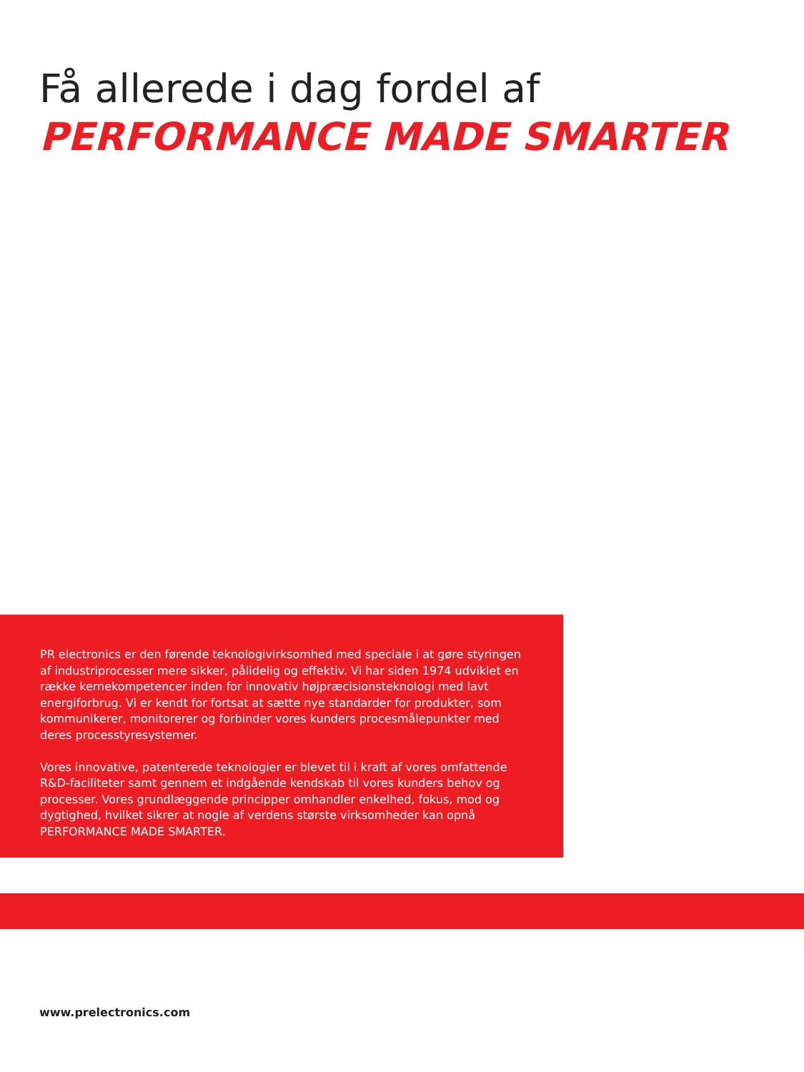Få allerede i dag fordel af
PERFORMANCE MADE SMARTER
PR electronics er den førende teknologivirksomhed med speciale i at gøre styringen af industriprocesser mere sikker, pålidelig og effektiv. Vi har siden 1974 udviklet en række kernekompetencer inden for innovativ højpræcisionsteknologi med lavt energiforbrug. Vi er kendt for fortsat at sætte nye standarder for produkter, som kommunikerer, monitorerer og forbinder vores kunders procesmålepunkter med deres processtyresystemer.
Vores innovative, patenterede teknologier er blevet til i kraft af vores omfattende R&D-faciliteter samt gennem et indgående kendskab til vores kunders behov og processer. Vores grundlæggende principper omhandler enkelhed, fokus, mod og dygtighed, hvilket sikrer at nogle af verdens største virksomheder kan opnå PERFORMANCE MADE SMARTER.
www.prelectronics.com